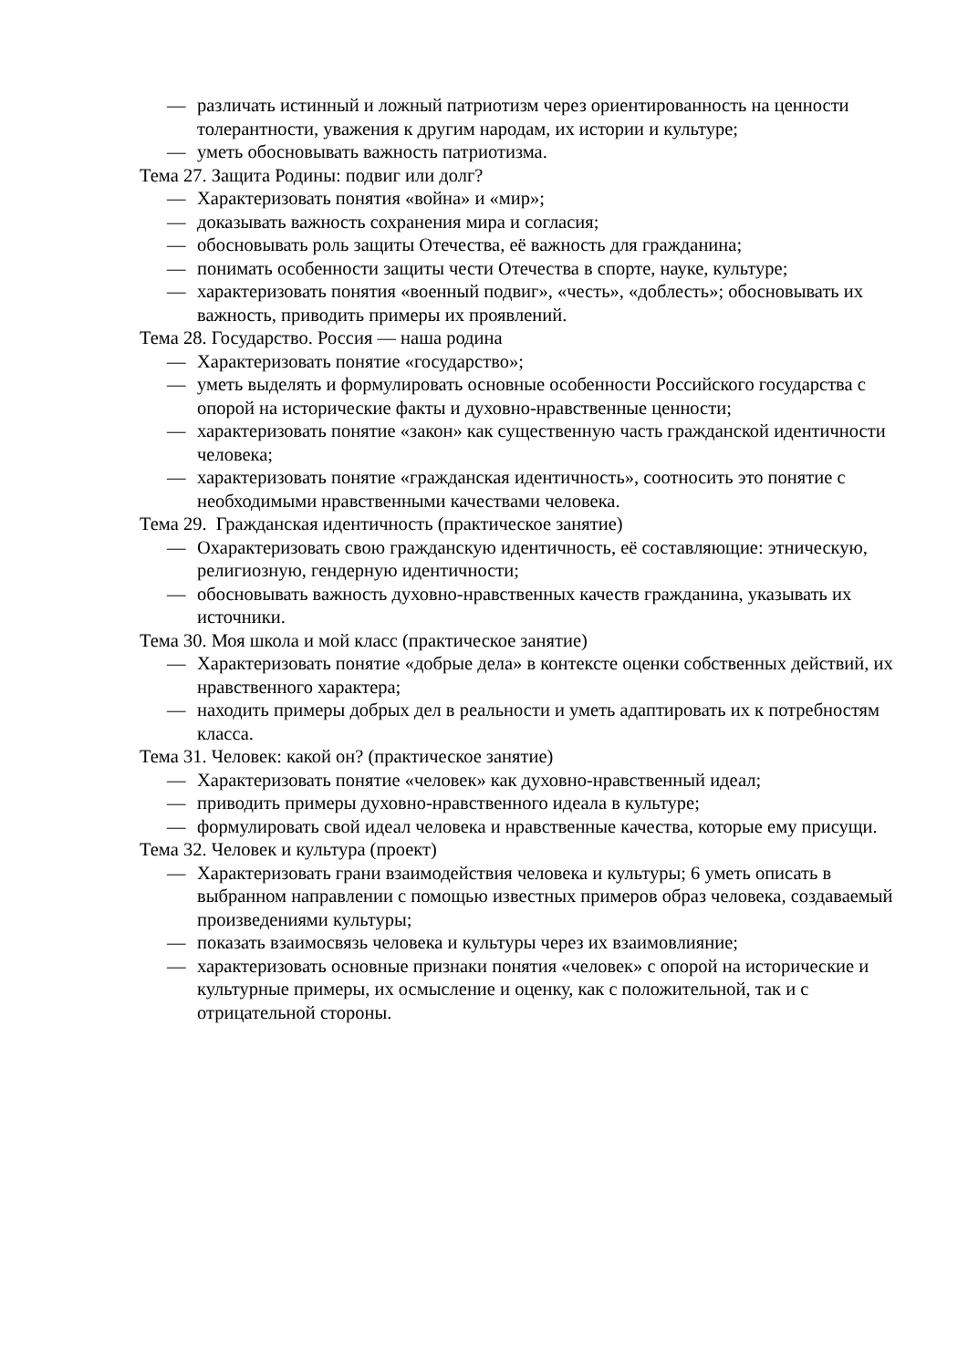— различать истинный и ложный патриотизм через ориентированность на ценности толерантности, уважения к другим народам, их истории и культуре;
— уметь обосновывать важность патриотизма.
Тема 27. Защита Родины: подвиг или долг?
— Характеризовать понятия «война» и «мир»;
— доказывать важность сохранения мира и согласия;
— обосновывать роль защиты Отечества, её важность для гражданина;
— понимать особенности защиты чести Отечества в спорте, науке, культуре;
— характеризовать понятия «военный подвиг», «честь», «доблесть»; обосновывать их важность, приводить примеры их проявлений.
Тема 28. Государство. Россия — наша родина
— Характеризовать понятие «государство»;
— уметь выделять и формулировать основные особенности Российского государства с опорой на исторические факты и духовно-нравственные ценности;
— характеризовать понятие «закон» как существенную часть гражданской идентичности человека;
— характеризовать понятие «гражданская идентичность», соотносить это понятие с необходимыми нравственными качествами человека.
Тема 29. Гражданская идентичность (практическое занятие)
— Охарактеризовать свою гражданскую идентичность, её составляющие: этническую, религиозную, гендерную идентичности;
— обосновывать важность духовно-нравственных качеств гражданина, указывать их источники.
Тема 30. Моя школа и мой класс (практическое занятие)
— Характеризовать понятие «добрые дела» в контексте оценки собственных действий, их нравственного характера;
— находить примеры добрых дел в реальности и уметь адаптировать их к потребностям класса.
Тема 31. Человек: какой он? (практическое занятие)
— Характеризовать понятие «человек» как духовно-нравственный идеал;
— приводить примеры духовно-нравственного идеала в культуре;
— формулировать свой идеал человека и нравственные качества, которые ему присущи.
Тема 32. Человек и культура (проект)
— Характеризовать грани взаимодействия человека и культуры; 6 уметь описать в выбранном направлении с помощью известных примеров образ человека, создаваемый произведениями культуры;
— показать взаимосвязь человека и культуры через их взаимовлияние;
— характеризовать основные признаки понятия «человек» с опорой на исторические и культурные примеры, их осмысление и оценку, как с положительной, так и с отрицательной стороны.